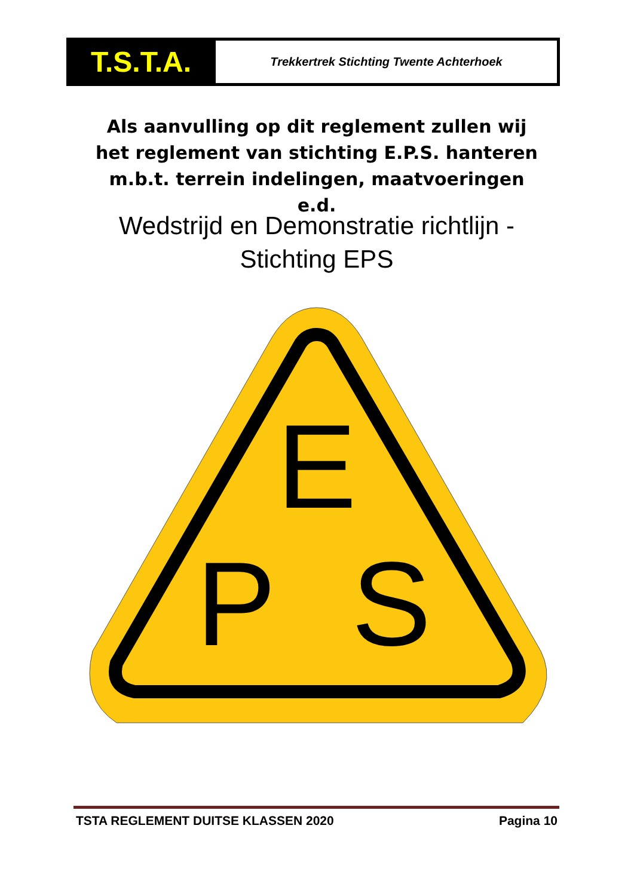T.S.T.A.
Trekkertrek Stichting Twente Achterhoek
Als aanvulling op dit reglement zullen wij het reglement van stichting E.P.S. hanteren m.b.t. terrein indelingen, maatvoeringen e.d.
Wedstrijd en Demonstratie richtlijn - Stichting EPS
E
P
S
TSTA REGLEMENT DUITSE KLASSEN 2020 Pagina 10